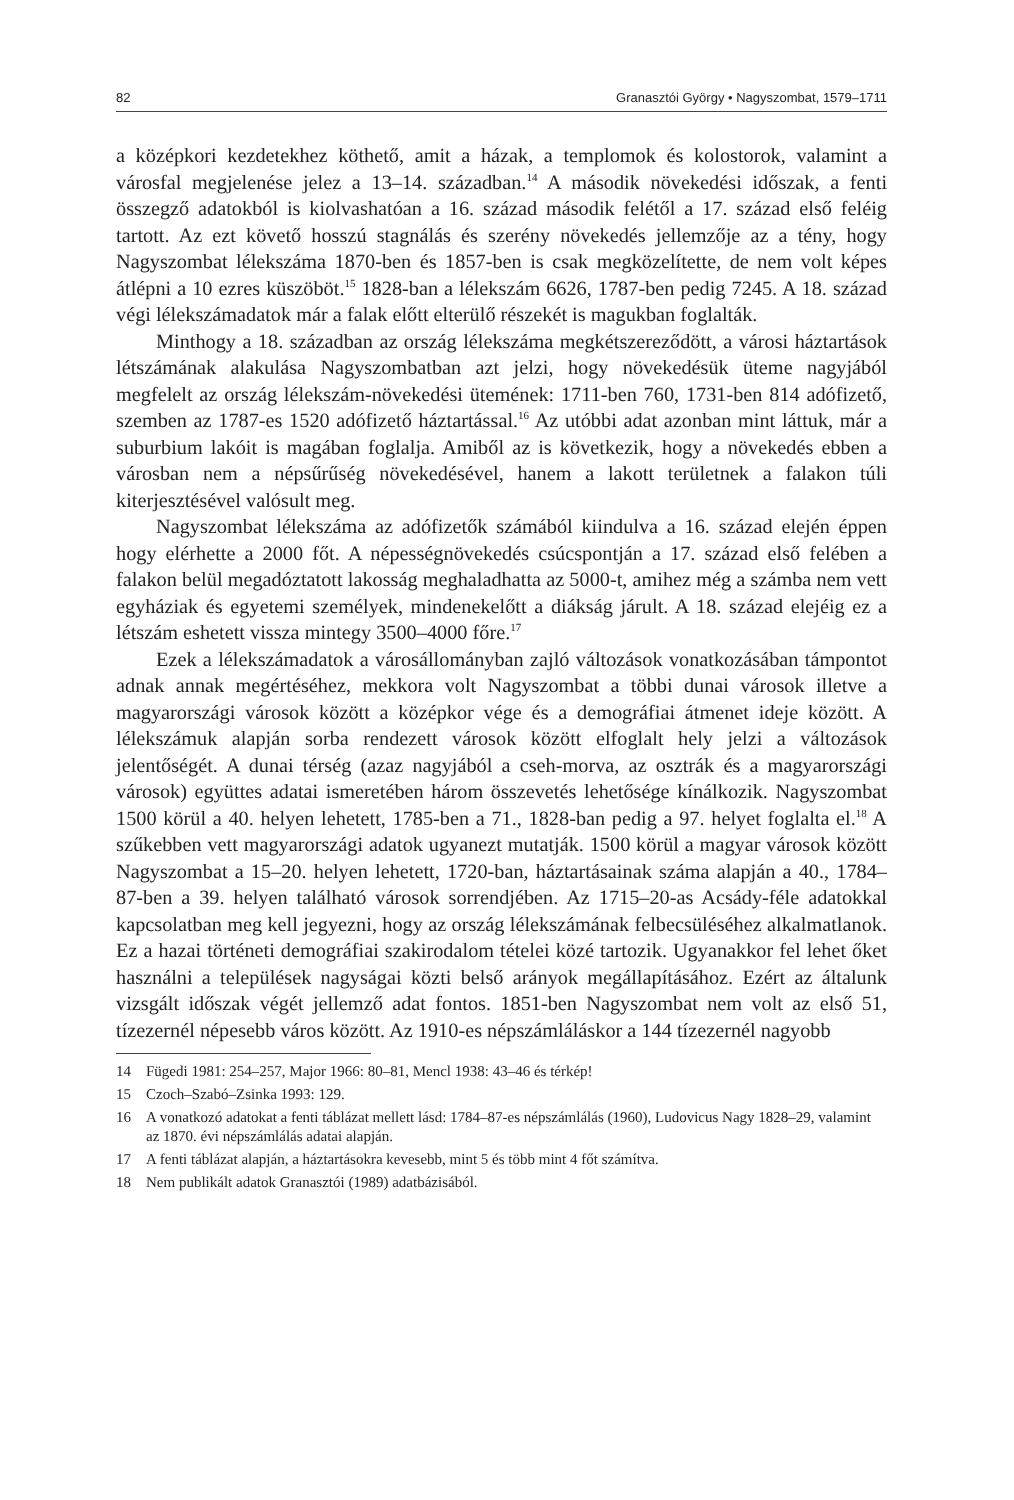82 Granasztói György • Nagyszombat, 1579–1711
a középkori kezdetekhez köthető, amit a házak, a templomok és kolostorok, valamint a városfal megjelenése jelez a 13–14. században.<sup>14</sup> A második növekedési időszak, a fenti összegző adatokból is kiolvashatóan a 16. század második felétől a 17. század első feléig tartott. Az ezt követő hosszú stagnálás és szerény növekedés jellemzője az a tény, hogy Nagyszombat lélekszáma 1870-ben és 1857-ben is csak megközelítette, de nem volt képes átlépni a 10 ezres küszöböt.<sup>15</sup> 1828-ban a lélekszám 6626, 1787-ben pedig 7245. A 18. század végi lélekszámadatok már a falak előtt elterülő részekét is magukban foglalták.
Minthogy a 18. században az ország lélekszáma megkétszereződött, a városi háztartások létszámának alakulása Nagyszombatban azt jelzi, hogy növekedésük üteme nagyjából megfelelt az ország lélekszám-növekedési ütemének: 1711-ben 760, 1731-ben 814 adófizető, szemben az 1787-es 1520 adófizető háztartással.<sup>16</sup> Az utóbbi adat azonban mint láttuk, már a suburbium lakóit is magában foglalja. Amiből az is következik, hogy a növekedés ebben a városban nem a népsűrűség növekedésével, hanem a lakott területnek a falakon túli kiterjesztésével valósult meg.
Nagyszombat lélekszáma az adófizetők számából kiindulva a 16. század elején éppen hogy elérhette a 2000 főt. A népességnövekedés csúcspontján a 17. század első felében a falakon belül megadóztatott lakosság meghaladhatta az 5000-t, amihez még a számba nem vett egyháziak és egyetemi személyek, mindenekelőtt a diákság járult. A 18. század elejéig ez a létszám eshetett vissza mintegy 3500–4000 főre.<sup>17</sup>
Ezek a lélekszámadatok a városállományban zajló változások vonatkozásában támpontot adnak annak megértéséhez, mekkora volt Nagyszombat a többi dunai városok illetve a magyarországi városok között a középkor vége és a demográfiai átmenet ideje között. A lélekszámuk alapján sorba rendezett városok között elfoglalt hely jelzi a változások jelentőségét. A dunai térség (azaz nagyjából a cseh-morva, az osztrák és a magyarországi városok) együttes adatai ismeretében három összevetés lehetősége kínálkozik. Nagyszombat 1500 körül a 40. helyen lehetett, 1785-ben a 71., 1828-ban pedig a 97. helyet foglalta el.<sup>18</sup> A szűkebben vett magyarországi adatok ugyanezt mutatják. 1500 körül a magyar városok között Nagyszombat a 15–20. helyen lehetett, 1720-ban, háztartásainak száma alapján a 40., 1784–87-ben a 39. helyen található városok sorrendjében. Az 1715–20-as Acsády-féle adatokkal kapcsolatban meg kell jegyezni, hogy az ország lélekszámának felbecsüléséhez alkalmatlanok. Ez a hazai történeti demográfiai szakirodalom tételei közé tartozik. Ugyanakkor fel lehet őket használni a települések nagyságai közti belső arányok megállapításához. Ezért az általunk vizsgált időszak végét jellemző adat fontos. 1851-ben Nagyszombat nem volt az első 51, tízezernél népesebb város között. Az 1910-es népszámláláskor a 144 tízezernél nagyobb
14 Fügedi 1981: 254–257, Major 1966: 80–81, Mencl 1938: 43–46 és térkép!
15 Czoch–Szabó–Zsinka 1993: 129.
16 A vonatkozó adatokat a fenti táblázat mellett lásd: 1784–87-es népszámlálás (1960), Ludovicus Nagy 1828–29, valamint az 1870. évi népszámlálás adatai alapján.
17 A fenti táblázat alapján, a háztartásokra kevesebb, mint 5 és több mint 4 főt számítva.
18 Nem publikált adatok Granasztói (1989) adatbázisából.